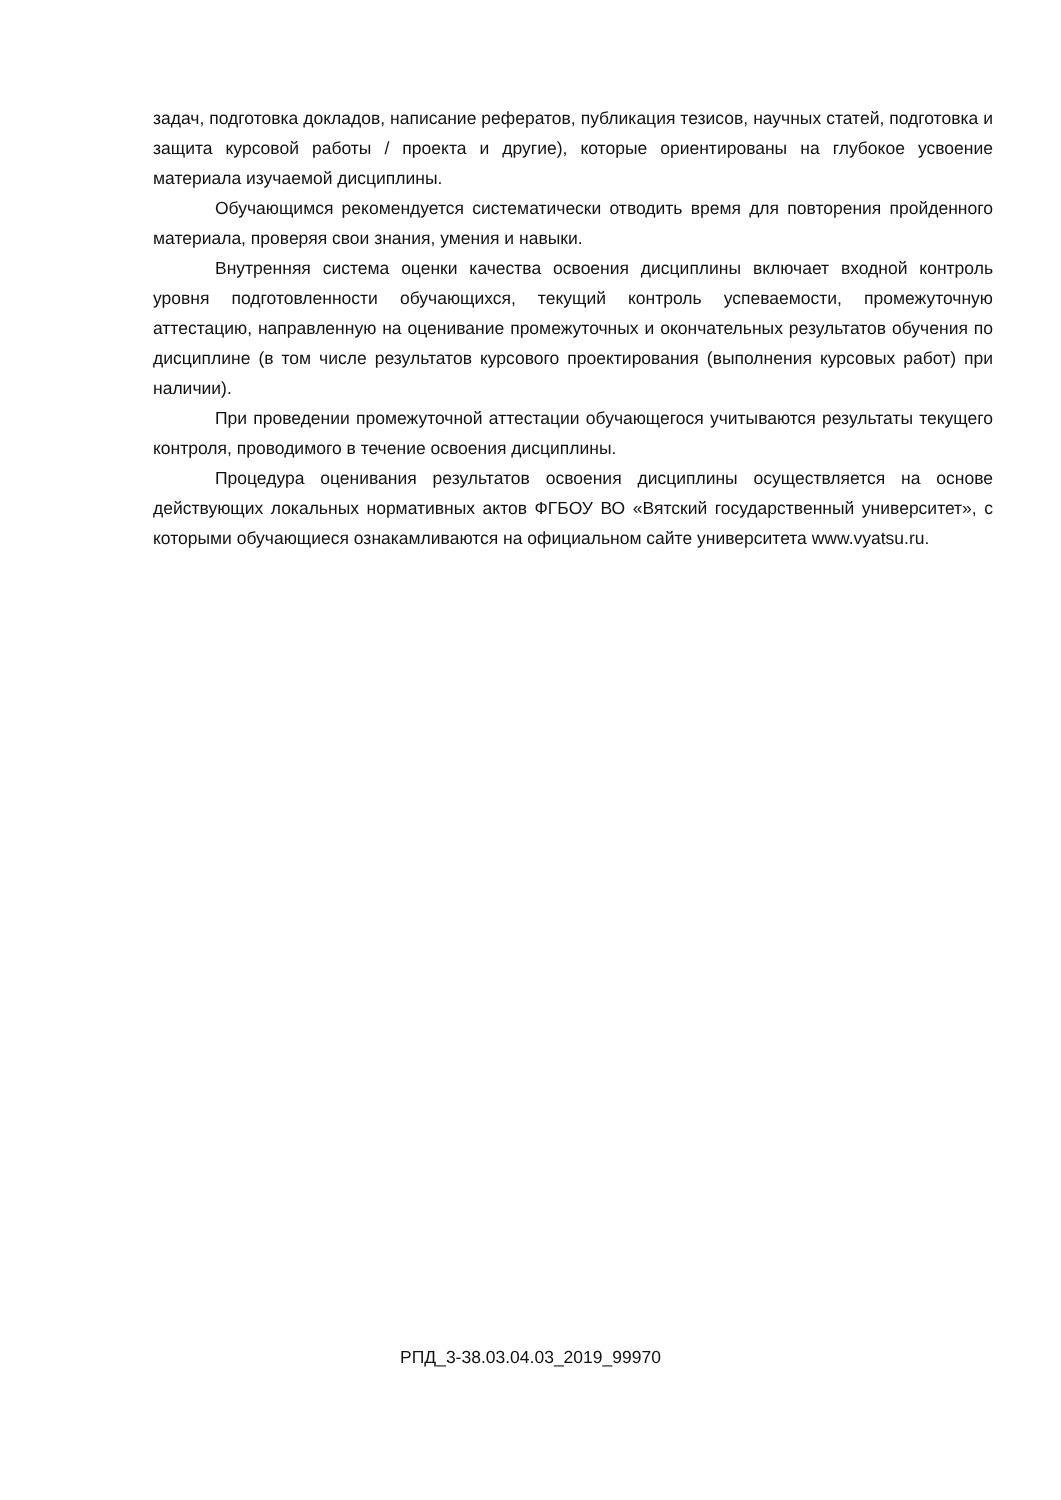задач, подготовка докладов, написание рефератов, публикация тезисов, научных статей, подготовка и защита курсовой работы / проекта и другие), которые ориентированы на глубокое усвоение материала изучаемой дисциплины.
Обучающимся рекомендуется систематически отводить время для повторения пройденного материала, проверяя свои знания, умения и навыки.
Внутренняя система оценки качества освоения дисциплины включает входной контроль уровня подготовленности обучающихся, текущий контроль успеваемости, промежуточную аттестацию, направленную на оценивание промежуточных и окончательных результатов обучения по дисциплине (в том числе результатов курсового проектирования (выполнения курсовых работ) при наличии).
При проведении промежуточной аттестации обучающегося учитываются результаты текущего контроля, проводимого в течение освоения дисциплины.
Процедура оценивания результатов освоения дисциплины осуществляется на основе действующих локальных нормативных актов ФГБОУ ВО «Вятский государственный университет», с которыми обучающиеся ознакамливаются на официальном сайте университета www.vyatsu.ru.
РПД_3-38.03.04.03_2019_99970